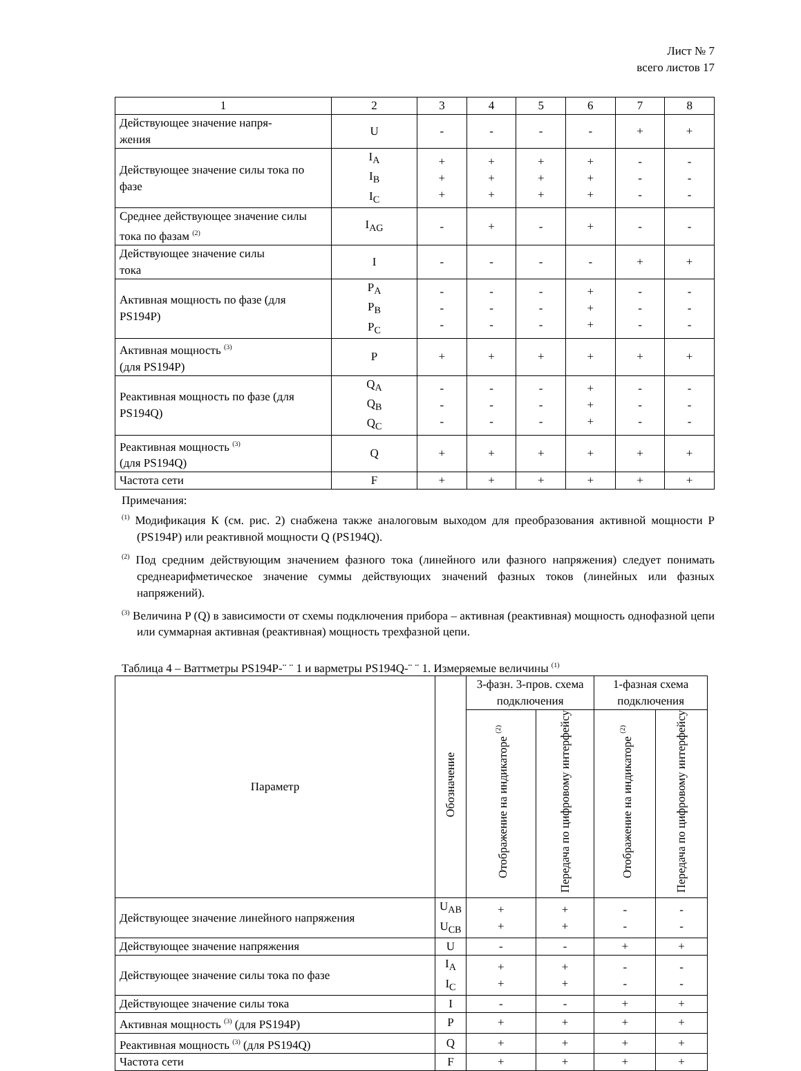Лист № 7
всего листов 17
| 1 | 2 | 3 | 4 | 5 | 6 | 7 | 8 |
| Действующее значение напря- жения | U | - | - | - | - | + | + |
| Действующее значение силы тока по фазе | I<sub>A</sub> I<sub>B</sub> I<sub>C</sub> | + + + | + + + | + + + | + + + | - - - | - - - |
| Среднее действующее значение силы тока по фазам <sup>(2)</sup> | I<sub>AG</sub> | - | + | - | + | - | - |
| Действующее значение силы тока | I | - | - | - | - | + | + |
| Активная мощность по фазе (для PS194P) | P<sub>A</sub> P<sub>B</sub> P<sub>C</sub> | - - - | - - - | - - - | + + + | - - - | - - - |
| Активная мощность <sup>(3)</sup> (для PS194P) | P | + | + | + | + | + | + |
| Реактивная мощность по фазе (для PS194Q) | Q<sub>A</sub> Q<sub>B</sub> Q<sub>C</sub> | - - - | - - - | - - - | + + + | - - - | - - - |
| Реактивная мощность <sup>(3)</sup> (для PS194Q) | Q | + | + | + | + | + | + |
| Частота сети | F | + | + | + | + | + | + |
Примечания:
<sup>(1)</sup> Модификация К (см. рис. 2) снабжена также аналоговым выходом для преобразования активной мощности P (PS194P) или реактивной мощности Q (PS194Q).
<sup>(2)</sup> Под средним действующим значением фазного тока (линейного или фазного напряжения) следует понимать среднеарифметическое значение суммы действующих значений фазных токов (линейных или фазных напряжений).
<sup>(3)</sup> Величина P (Q) в зависимости от схемы подключения прибора – активная (реактивная) мощность однофазной цепи или суммарная активная (реактивная) мощность трехфазной цепи.
Таблица 4 – Ваттметры PS194P-¨ ¨ 1 и варметры PS194Q-¨ ¨ 1. Измеряемые величины <sup>(1)</sup>
| Параметр | Обозначение | 3-фазн. 3-пров. схема подключения | | 1-фазная схема подключения | |
| --- | --- | --- | --- | --- | --- |
| | | Отображение на индикаторе <sup>(2)</sup> | Передача по цифровому интерфейсу | Отображение на индикаторе <sup>(2)</sup> | Передача по цифровому интерфейсу |
| Действующее значение линейного напряжения | U<sub>AB</sub> U<sub>CB</sub> | + + | + + | - - | - - |
| Действующее значение напряжения | U | - | - | + | + |
| Действующее значение силы тока по фазе | I<sub>A</sub> I<sub>C</sub> | + + | + + | - - | - - |
| Действующее значение силы тока | I | - | - | + | + |
| Активная мощность <sup>(3)</sup> (для PS194P) | P | + | + | + | + |
| Реактивная мощность <sup>(3)</sup> (для PS194Q) | Q | + | + | + | + |
| Частота сети | F | + | + | + | + |